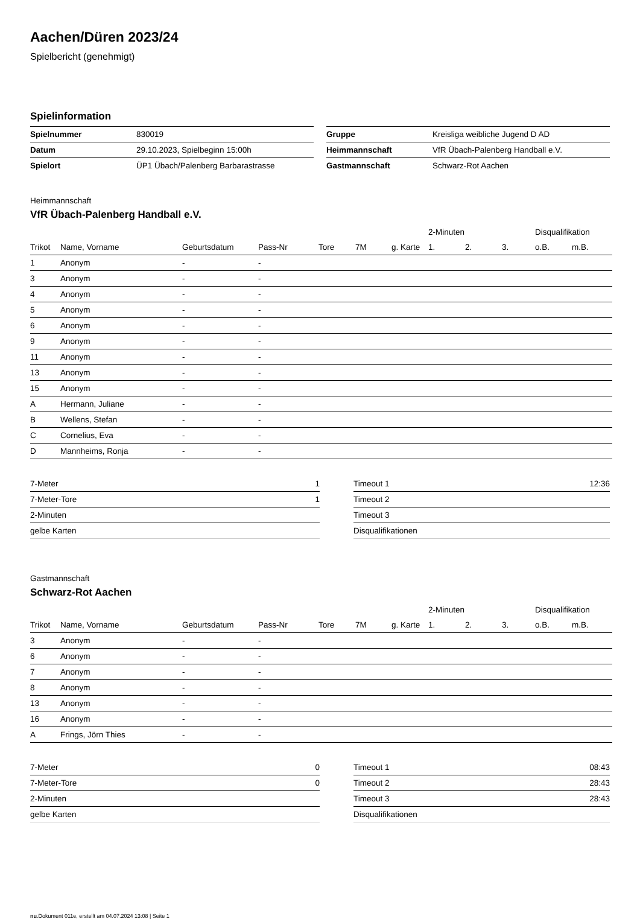Aachen/Düren 2023/24
Spielbericht (genehmigt)
Spielinformation
| Spielnummer | 830019 |
| Datum | 29.10.2023, Spielbeginn 15:00h |
| Spielort | ÜP1 Übach/Palenberg Barbarastrasse |
| Gruppe | Kreisliga weibliche Jugend D AD |
| Heimmannschaft | VfR Übach-Palenberg Handball e.V. |
| Gastmannschaft | Schwarz-Rot Aachen |
Heimmannschaft
VfR Übach-Palenberg Handball e.V.
| | | | | | | | 2-Minuten | | | Disqualifikation | |
| --- | --- | --- | --- | --- | --- | --- | --- | --- | --- | --- | --- |
| Trikot | Name, Vorname | Geburtsdatum | Pass-Nr | Tore | 7M | g. Karte | 1. | 2. | 3. | o.B. | m.B. |
| 1 | Anonym | - | - | | | | | | | | |
| 3 | Anonym | - | - | | | | | | | | |
| 4 | Anonym | - | - | | | | | | | | |
| 5 | Anonym | - | - | | | | | | | | |
| 6 | Anonym | - | - | | | | | | | | |
| 9 | Anonym | - | - | | | | | | | | |
| 11 | Anonym | - | - | | | | | | | | |
| 13 | Anonym | - | - | | | | | | | | |
| 15 | Anonym | - | - | | | | | | | | |
| A | Hermann, Juliane | - | - | | | | | | | | |
| B | Wellens, Stefan | - | - | | | | | | | | |
| C | Cornelius, Eva | - | - | | | | | | | | |
| D | Mannheims, Ronja | - | - | | | | | | | | |
| 7-Meter | 1 |
| 7-Meter-Tore | 1 |
| 2-Minuten | |
| gelbe Karten | |
| Timeout 1 | 12:36 |
| Timeout 2 | |
| Timeout 3 | |
| Disqualifikationen | |
Gastmannschaft
Schwarz-Rot Aachen
| | | | | | | | 2-Minuten | | | Disqualifikation | |
| --- | --- | --- | --- | --- | --- | --- | --- | --- | --- | --- | --- |
| Trikot | Name, Vorname | Geburtsdatum | Pass-Nr | Tore | 7M | g. Karte | 1. | 2. | 3. | o.B. | m.B. |
| 3 | Anonym | - | - | | | | | | | | |
| 6 | Anonym | - | - | | | | | | | | |
| 7 | Anonym | - | - | | | | | | | | |
| 8 | Anonym | - | - | | | | | | | | |
| 13 | Anonym | - | - | | | | | | | | |
| 16 | Anonym | - | - | | | | | | | | |
| A | Frings, Jörn Thies | - | - | | | | | | | | |
| 7-Meter | 0 |
| 7-Meter-Tore | 0 |
| 2-Minuten | |
| gelbe Karten | |
| Timeout 1 | 08:43 |
| Timeout 2 | 28:43 |
| Timeout 3 | 28:43 |
| Disqualifikationen | |
nu.Dokument 011e, erstellt am 04.07.2024 13:08 | Seite 1